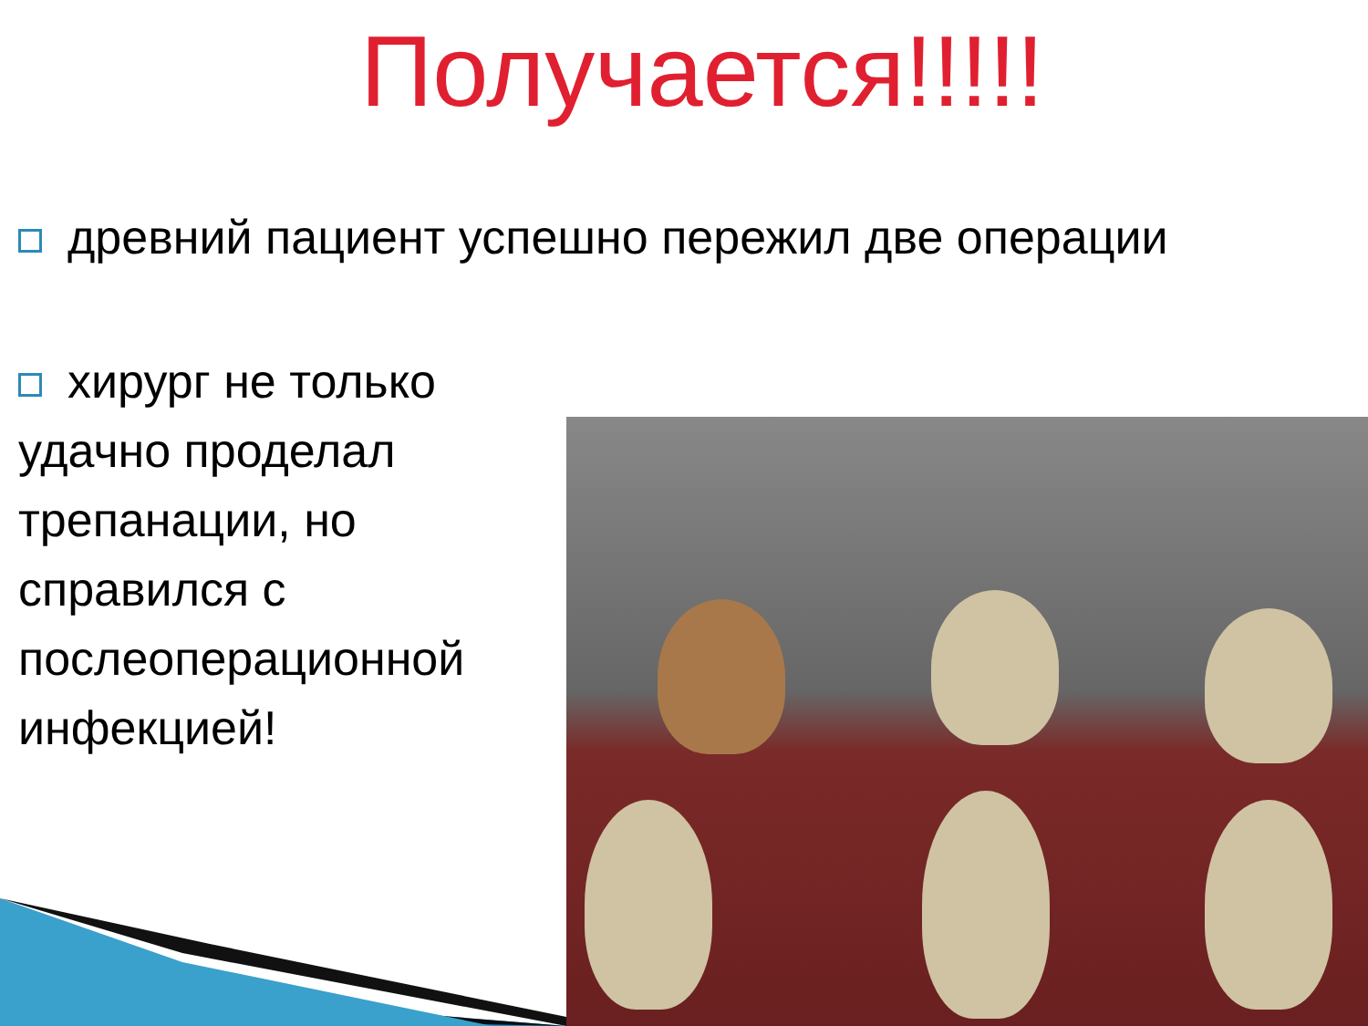Получается!!!!!
древний пациент успешно пережил две операции
хирург не только удачно проделал трепанации, но справился с послеоперационной инфекцией!